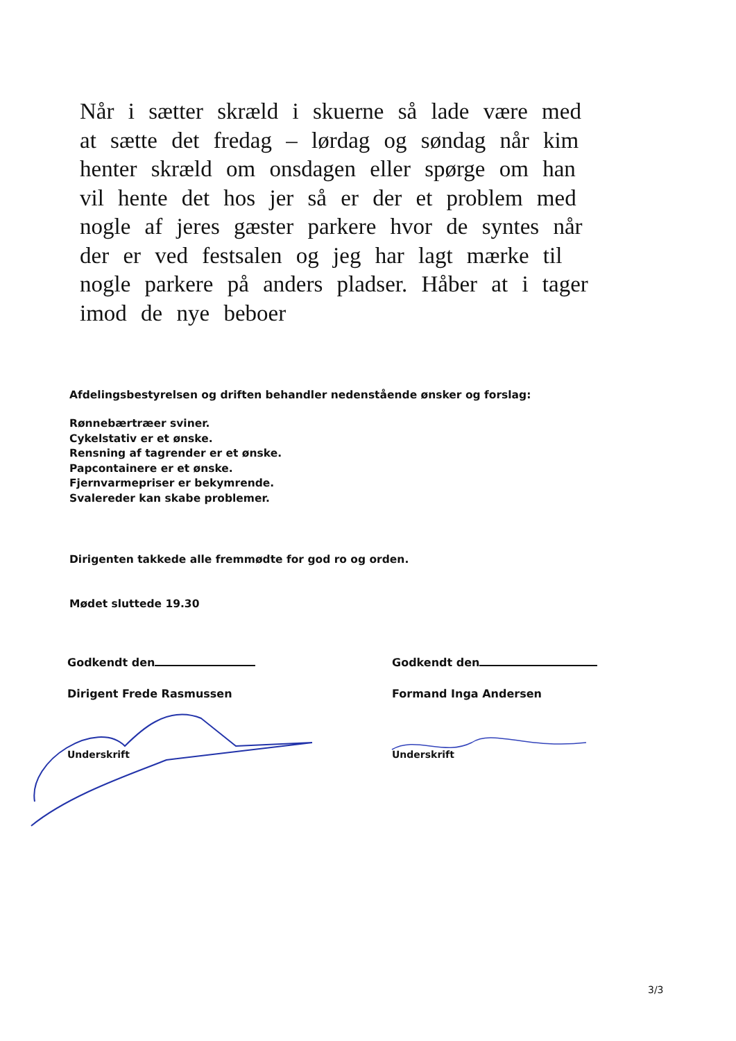Når i sætter skræld i skuerne så lade være med at sætte det fredag – lørdag og søndag når kim henter skræld om onsdagen eller spørge om han vil hente det hos jer så er der et problem med nogle af jeres gæster parkere hvor de syntes når der er ved festsalen og jeg har lagt mærke til nogle parkere på anders pladser. Håber at i tager imod de nye beboer
Afdelingsbestyrelsen og driften behandler nedenstående ønsker og forslag:
Rønnebærtræer sviner.
Cykelstativ er et ønske.
Rensning af tagrender er et ønske.
Papcontainere er et ønske.
Fjernvarmepriser er bekymrende.
Svalereder kan skabe problemer.
Dirigenten takkede alle fremmødte for god ro og orden.
Mødet sluttede 19.30
Godkendt den
Dirigent Frede Rasmussen
Underskrift
Godkendt den
Formand Inga Andersen
Underskrift
3/3